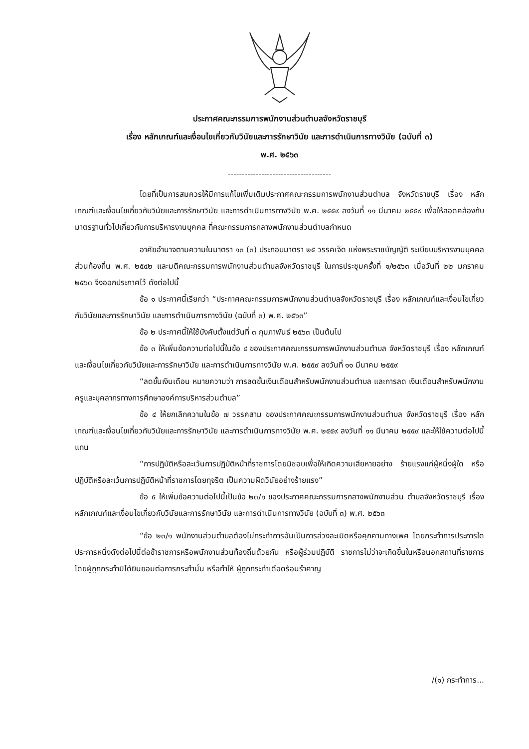ประกาศคณะกรรมการพนักงานส่วนตำบลจังหวัดราชบุรี
เรื่อง หลักเกณฑ์และเงื่อนไขเกี่ยวกับวินัยและการรักษาวินัย และการดำเนินการทางวินัย (ฉบับที่ ๓)
พ.ศ. ๒๕๖๓
-------------------------------------
โดยที่เป็นการสมควรให้มีการแก้ไขเพิ่มเติมประกาศคณะกรรมการพนักงานส่วนตำบล จังหวัดราชบุรี เรื่อง หลักเกณฑ์และเงื่อนไขเกี่ยวกับวินัยและการรักษาวินัย และการดำเนินการทางวินัย พ.ศ. ๒๕๕๙ ลงวันที่ ๑๑ มีนาคม ๒๕๕๙ เพื่อให้สอดคล้องกับมาตรฐานทั่วไปเกี่ยวกับการบริหารงานบุคคล ที่คณะกรรมการกลางพนักงานส่วนตำบลกำหนด
อาศัยอำนาจตามความในมาตรา ๑๓ (๓) ประกอบมาตรา ๒๕ วรรคเจ็ด แห่งพระราชบัญญัติ ระเบียบบริหารงานบุคคลส่วนท้องถิ่น พ.ศ. ๒๕๔๒ และมติคณะกรรมการพนักงานส่วนตำบลจังหวัดราชบุรี ในการประชุมครั้งที่ ๑/๒๕๖๓ เมื่อวันที่ ๒๒ มกราคม ๒๕๖๓ จึงออกประกาศไว้ ดังต่อไปนี้
ข้อ ๑ ประกาศนี้เรียกว่า “ประกาศคณะกรรมการพนักงานส่วนตำบลจังหวัดราชบุรี เรื่อง หลักเกณฑ์และเงื่อนไขเกี่ยวกับวินัยและการรักษาวินัย และการดำเนินการทางวินัย (ฉบับที่ ๓) พ.ศ. ๒๕๖๓”
ข้อ ๒ ประกาศนี้ให้ใช้บังคับตั้งแต่วันที่ ๓ กุมภาพันธ์ ๒๕๖๓ เป็นต้นไป
ข้อ ๓ ให้เพิ่มข้อความต่อไปนี้ในข้อ ๔ ของประกาศคณะกรรมการพนักงานส่วนตำบล จังหวัดราชบุรี เรื่อง หลักเกณฑ์และเงื่อนไขเกี่ยวกับวินัยและการรักษาวินัย และการดำเนินการทางวินัย พ.ศ. ๒๕๕๙ ลงวันที่ ๑๑ มีนาคม ๒๕๕๙
“ลดขั้นเงินเดือน หมายความว่า การลดขั้นเงินเดือนสำหรับพนักงานส่วนตำบล และการลด เงินเดือนสำหรับพนักงานครูและบุคลากรทางการศึกษาองค์การบริหารส่วนตำบล”
ข้อ ๔ ให้ยกเลิกความในข้อ ๗ วรรคสาม ของประกาศคณะกรรมการพนักงานส่วนตำบล จังหวัดราชบุรี เรื่อง หลักเกณฑ์และเงื่อนไขเกี่ยวกับวินัยและการรักษาวินัย และการดำเนินการทางวินัย พ.ศ. ๒๕๕๙ ลงวันที่ ๑๑ มีนาคม ๒๕๕๙ และให้ใช้ความต่อไปนี้แทน
“การปฏิบัติหรือละเว้นการปฏิบัติหน้าที่ราชการโดยมิชอบเพื่อให้เกิดความเสียหายอย่าง ร้ายแรงแก่ผู้หนึ่งผู้ใด หรือปฏิบัติหรือละเว้นการปฏิบัติหน้าที่ราชการโดยทุจริต เป็นความผิดวินัยอย่างร้ายแรง”
ข้อ ๕ ให้เพิ่มข้อความต่อไปนี้เป็นข้อ ๒๓/๑ ของประกาศคณะกรรมการกลางพนักงานส่วน ตำบลจังหวัดราชบุรี เรื่อง หลักเกณฑ์และเงื่อนไขเกี่ยวกับวินัยและการรักษาวินัย และการดำเนินการทางวินัย (ฉบับที่ ๓) พ.ศ. ๒๕๖๓
“ข้อ ๒๓/๑ พนักงานส่วนตำบลต้องไม่กระทำการอันเป็นการล่วงละเมิดหรือคุกคามทางเพศ โดยกระทำการประการใดประการหนึ่งดังต่อไปนี้ต่อข้าราชการหรือพนักงานส่วนท้องถิ่นด้วยกัน หรือผู้ร่วมปฏิบัติ ราชการไม่ว่าจะเกิดขึ้นในหรือนอกสถานที่ราชการ โดยผู้ถูกกระทำมิได้ยินยอมต่อการกระทำนั้น หรือทำให้ ผู้ถูกกระทำเดือดร้อนรำคาญ
/(๑) กระทำการ...